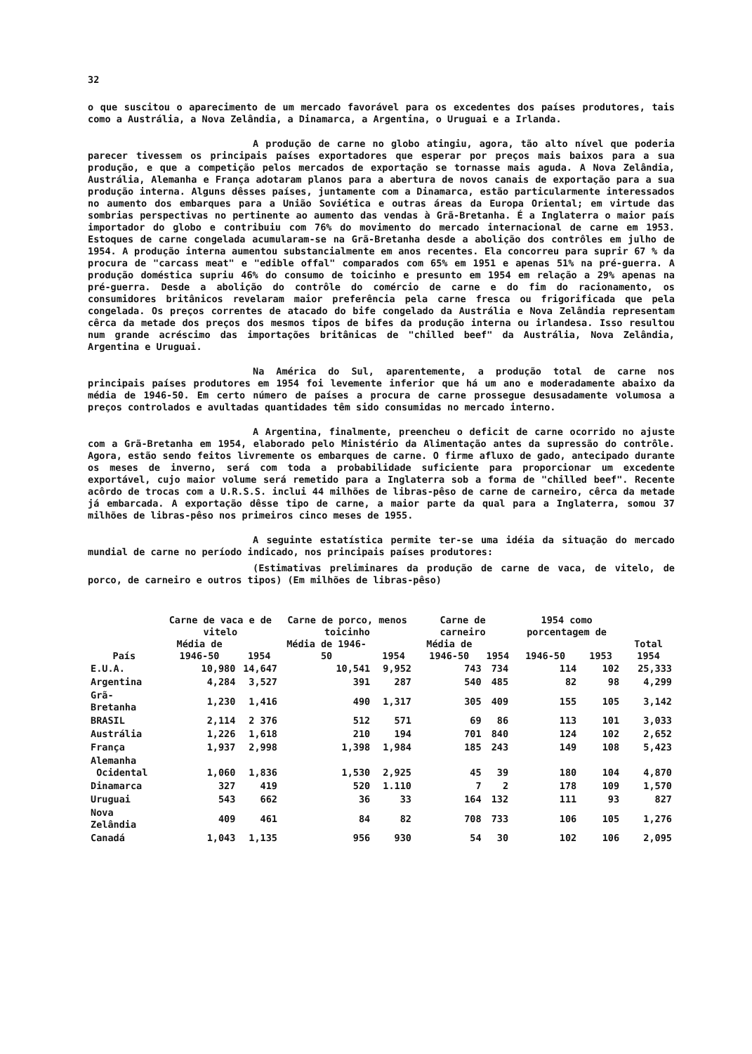32
o que suscitou o aparecimento de um mercado favorável para os excedentes dos países produtores, tais como a Austrália, a Nova Zelândia, a Dinamarca, a Argentina, o Uruguai e a Irlanda.
A produção de carne no globo atingiu, agora, tão alto nível que poderia parecer tivessem os principais países exportadores que esperar por preços mais baixos para a sua produção, e que a competição pelos mercados de exportação se tornasse mais aguda. A Nova Zelândia, Austrália, Alemanha e França adotaram planos para a abertura de novos canais de exportação para a sua produção interna. Alguns dêsses países, juntamente com a Dinamarca, estão particularmente interessados no aumento dos embarques para a União Soviética e outras áreas da Europa Oriental; em virtude das sombrias perspectivas no pertinente ao aumento das vendas à Grã-Bretanha. É a Inglaterra o maior país importador do globo e contribuiu com 76% do movimento do mercado internacional de carne em 1953. Estoques de carne congelada acumularam-se na Grã-Bretanha desde a abolição dos contrôles em julho de 1954. A produção interna aumentou substancialmente em anos recentes. Ela concorreu para suprir 67 % da procura de "carcass meat" e "edible offal" comparados com 65% em 1951 e apenas 51% na pré-guerra. A produção doméstica supriu 46% do consumo de toicinho e presunto em 1954 em relação a 29% apenas na pré-guerra. Desde a abolição do contrôle do comércio de carne e do fim do racionamento, os consumidores britânicos revelaram maior preferência pela carne fresca ou frigorificada que pela congelada. Os preços correntes de atacado do bife congelado da Austrália e Nova Zelândia representam cêrca da metade dos preços dos mesmos tipos de bifes da produção interna ou irlandesa. Isso resultou num grande acréscimo das importações britânicas de "chilled beef" da Austrália, Nova Zelândia, Argentina e Uruguai.
Na América do Sul, aparentemente, a produção total de carne nos principais países produtores em 1954 foi levemente inferior que há um ano e moderadamente abaixo da média de 1946-50. Em certo número de países a procura de carne prossegue desusadamente volumosa a preços controlados e avultadas quantidades têm sido consumidas no mercado interno.
A Argentina, finalmente, preencheu o deficit de carne ocorrido no ajuste com a Grã-Bretanha em 1954, elaborado pelo Ministério da Alimentação antes da supressão do contrôle. Agora, estão sendo feitos livremente os embarques de carne. O firme afluxo de gado, antecipado durante os meses de inverno, será com toda a probabilidade suficiente para proporcionar um excedente exportável, cujo maior volume será remetido para a Inglaterra sob a forma de "chilled beef". Recente acôrdo de trocas com a U.R.S.S. inclui 44 milhões de libras-pêso de carne de carneiro, cêrca da metade já embarcada. A exportação dêsse tipo de carne, a maior parte da qual para a Inglaterra, somou 37 milhões de libras-pêso nos primeiros cinco meses de 1955.
A seguinte estatística permite ter-se uma idéia da situação do mercado mundial de carne no período indicado, nos principais países produtores:
(Estimativas preliminares da produção de carne de vaca, de vitelo, de porco, de carneiro e outros tipos) (Em milhões de libras-pêso)
| País | Carne de vaca e de vitelo | | Carne de porco, menos toicinho | | Carne de carneiro | | 1954 como porcentagem de | | Total 1954 |
| --- | --- | --- | --- | --- | --- | --- | --- | --- | --- |
| | Média de 1946-50 | 1954 | Média de 1946-50 | 1954 | Média de 1946-50 | 1954 | 1946-50 | 1953 | |
| E.U.A. | 10,980 | 14,647 | 10,541 | 9,952 | 743 | 734 | 114 | 102 | 25,333 |
| Argentina | 4,284 | 3,527 | 391 | 287 | 540 | 485 | 82 | 98 | 4,299 |
| Grã-Bretanha | 1,230 | 1,416 | 490 | 1,317 | 305 | 409 | 155 | 105 | 3,142 |
| BRASIL | 2,114 | 2 376 | 512 | 571 | 69 | 86 | 113 | 101 | 3,033 |
| Austrália | 1,226 | 1,618 | 210 | 194 | 701 | 840 | 124 | 102 | 2,652 |
| França | 1,937 | 2,998 | 1,398 | 1,984 | 185 | 243 | 149 | 108 | 5,423 |
| Alemanha Ocidental | 1,060 | 1,836 | 1,530 | 2,925 | 45 | 39 | 180 | 104 | 4,870 |
| Dinamarca | 327 | 419 | 520 | 1.110 | 7 | 2 | 178 | 109 | 1,570 |
| Uruguai | 543 | 662 | 36 | 33 | 164 | 132 | 111 | 93 | 827 |
| Nova Zelândia | 409 | 461 | 84 | 82 | 708 | 733 | 106 | 105 | 1,276 |
| Canadá | 1,043 | 1,135 | 956 | 930 | 54 | 30 | 102 | 106 | 2,095 |